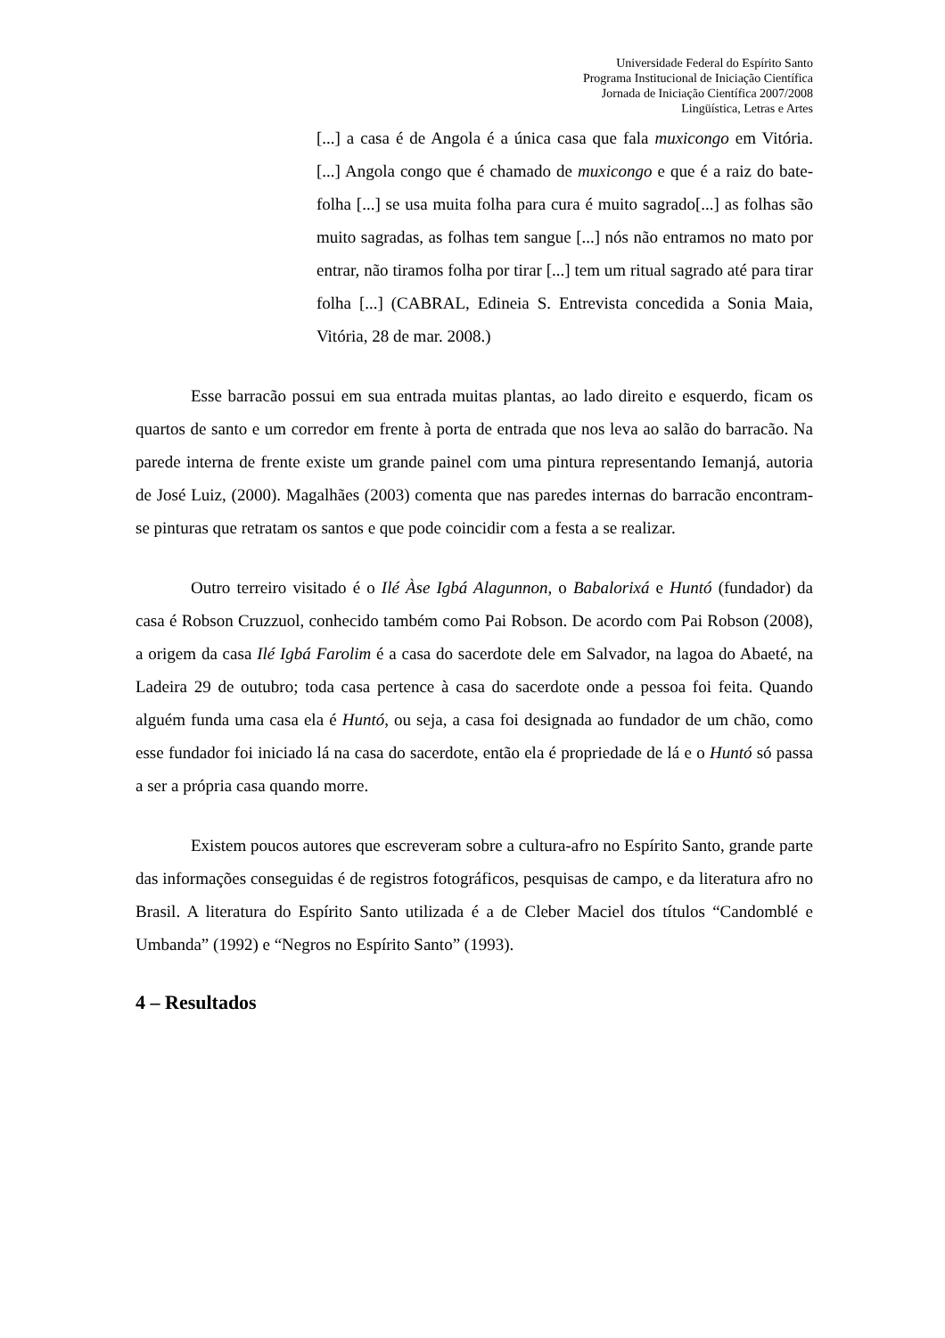Universidade Federal do Espírito Santo
Programa Institucional de Iniciação Científica
Jornada de Iniciação Científica 2007/2008
Lingüística, Letras e Artes
[...] a casa é de Angola é a única casa que fala muxicongo em Vitória. [...] Angola congo que é chamado de muxicongo e que é a raiz do bate-folha [...] se usa muita folha para cura é muito sagrado[...] as folhas são muito sagradas, as folhas tem sangue [...] nós não entramos no mato por entrar, não tiramos folha por tirar [...] tem um ritual sagrado até para tirar folha [...] (CABRAL, Edineia S. Entrevista concedida a Sonia Maia, Vitória, 28 de mar. 2008.)
Esse barracão possui em sua entrada muitas plantas, ao lado direito e esquerdo, ficam os quartos de santo e um corredor em frente à porta de entrada que nos leva ao salão do barracão. Na parede interna de frente existe um grande painel com uma pintura representando Iemanjá, autoria de José Luiz, (2000). Magalhães (2003) comenta que nas paredes internas do barracão encontram-se pinturas que retratam os santos e que pode coincidir com a festa a se realizar.
Outro terreiro visitado é o Ilé Àse Igbá Alagunnon, o Babalorixá e Huntó (fundador) da casa é Robson Cruzzuol, conhecido também como Pai Robson. De acordo com Pai Robson (2008), a origem da casa Ilé Igbá Farolim é a casa do sacerdote dele em Salvador, na lagoa do Abaeté, na Ladeira 29 de outubro; toda casa pertence à casa do sacerdote onde a pessoa foi feita. Quando alguém funda uma casa ela é Huntó, ou seja, a casa foi designada ao fundador de um chão, como esse fundador foi iniciado lá na casa do sacerdote, então ela é propriedade de lá e o Huntó só passa a ser a própria casa quando morre.
Existem poucos autores que escreveram sobre a cultura-afro no Espírito Santo, grande parte das informações conseguidas é de registros fotográficos, pesquisas de campo, e da literatura afro no Brasil. A literatura do Espírito Santo utilizada é a de Cleber Maciel dos títulos “Candomblé e Umbanda” (1992) e “Negros no Espírito Santo” (1993).
4 – Resultados